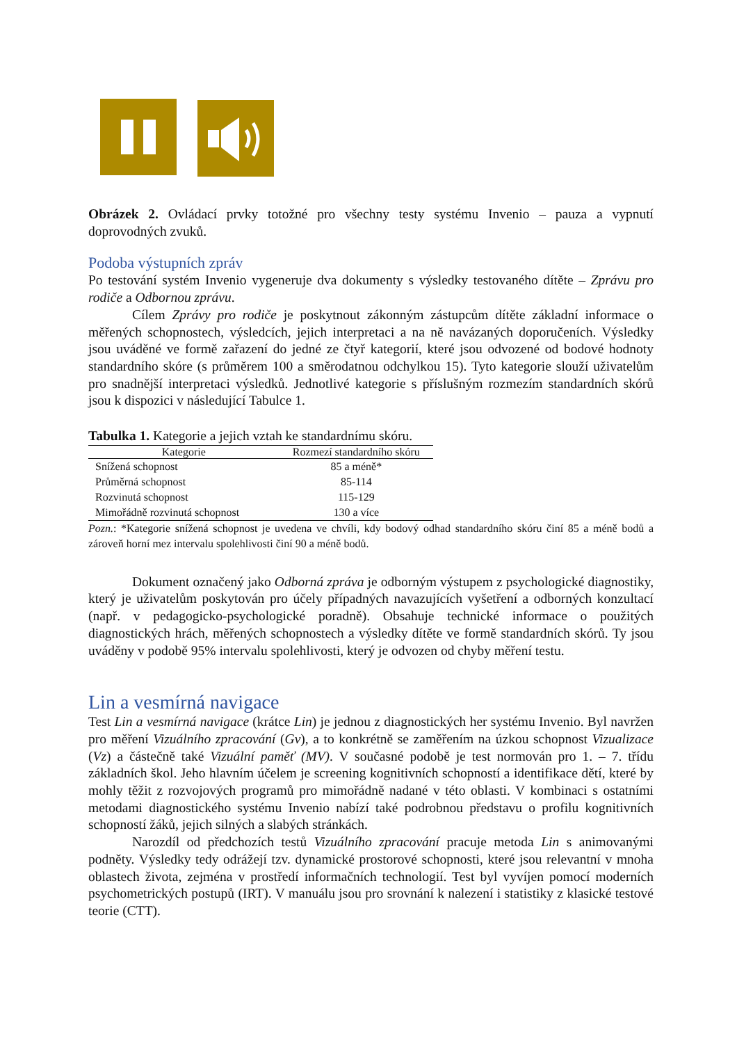Obrázek 2. Ovládací prvky totožné pro všechny testy systému Invenio – pauza a vypnutí doprovodných zvuků.
Podoba výstupních zpráv
Po testování systém Invenio vygeneruje dva dokumenty s výsledky testovaného dítěte – Zprávu pro rodiče a Odbornou zprávu.
Cílem Zprávy pro rodiče je poskytnout zákonným zástupcům dítěte základní informace o měřených schopnostech, výsledcích, jejich interpretaci a na ně navázaných doporučeních. Výsledky jsou uváděné ve formě zařazení do jedné ze čtyř kategorií, které jsou odvozené od bodové hodnoty standardního skóre (s průměrem 100 a směrodatnou odchylkou 15). Tyto kategorie slouží uživatelům pro snadnější interpretaci výsledků. Jednotlivé kategorie s příslušným rozmezím standardních skórů jsou k dispozici v následující Tabulce 1.
Tabulka 1. Kategorie a jejich vztah ke standardnímu skóru.
| Kategorie | Rozmezí standardního skóru |
| --- | --- |
| Snížená schopnost | 85 a méně* |
| Průměrná schopnost | 85-114 |
| Rozvinutá schopnost | 115-129 |
| Mimořádně rozvinutá schopnost | 130 a více |
Pozn.: *Kategorie snížená schopnost je uvedena ve chvíli, kdy bodový odhad standardního skóru činí 85 a méně bodů a zároveň horní mez intervalu spolehlivosti činí 90 a méně bodů.
Dokument označený jako Odborná zpráva je odborným výstupem z psychologické diagnostiky, který je uživatelům poskytován pro účely případných navazujících vyšetření a odborných konzultací (např. v pedagogicko-psychologické poradně). Obsahuje technické informace o použitých diagnostických hrách, měřených schopnostech a výsledky dítěte ve formě standardních skórů. Ty jsou uváděny v podobě 95% intervalu spolehlivosti, který je odvozen od chyby měření testu.
Lin a vesmírná navigace
Test Lin a vesmírná navigace (krátce Lin) je jednou z diagnostických her systému Invenio. Byl navržen pro měření Vizuálního zpracování (Gv), a to konkrétně se zaměřením na úzkou schopnost Vizualizace (Vz) a částečně také Vizuální paměť (MV). V současné podobě je test normován pro 1. – 7. třídu základních škol. Jeho hlavním účelem je screening kognitivních schopností a identifikace dětí, které by mohly těžit z rozvojových programů pro mimořádně nadané v této oblasti. V kombinaci s ostatními metodami diagnostického systému Invenio nabízí také podrobnou představu o profilu kognitivních schopností žáků, jejich silných a slabých stránkách.
Narozdíl od předchozích testů Vizuálního zpracování pracuje metoda Lin s animovanými podněty. Výsledky tedy odrážejí tzv. dynamické prostorové schopnosti, které jsou relevantní v mnoha oblastech života, zejména v prostředí informačních technologií. Test byl vyvíjen pomocí moderních psychometrických postupů (IRT). V manuálu jsou pro srovnání k nalezení i statistiky z klasické testové teorie (CTT).